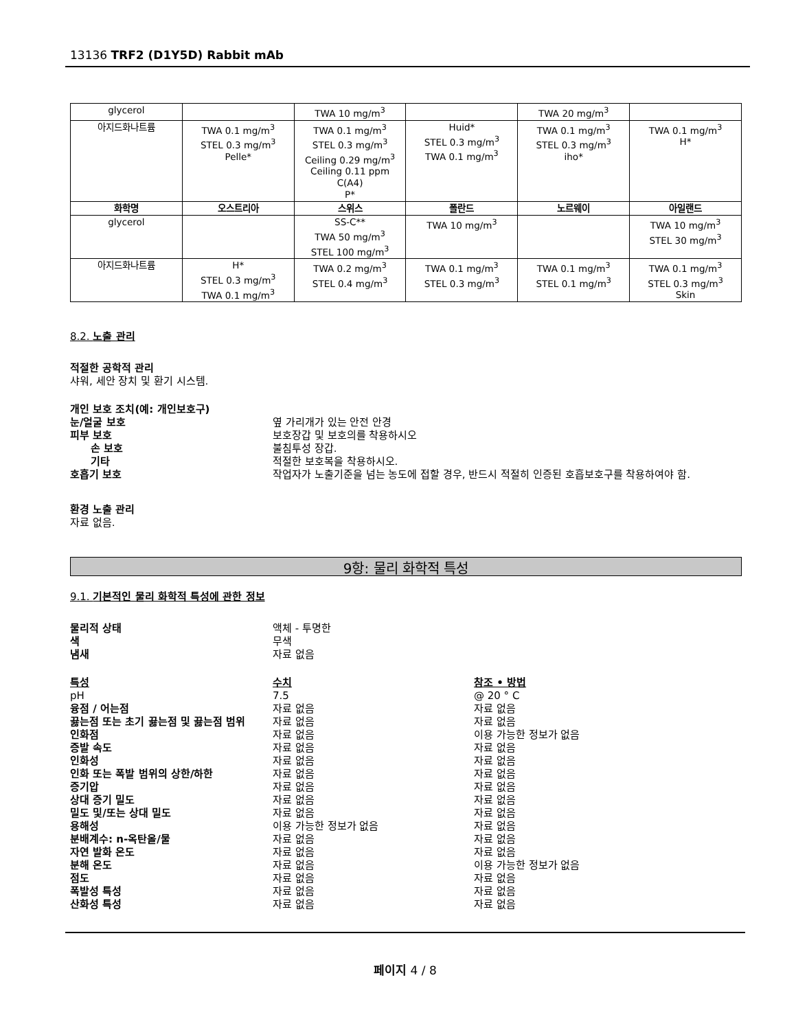13136 TRF2 (D1Y5D) Rabbit mAb
| glycerol | | TWA 10 mg/m<sup>3</sup> | | TWA 20 mg/m<sup>3</sup> | |
| 아지드화나트륨 | TWA 0.1 mg/m<sup>3</sup> STEL 0.3 mg/m<sup>3</sup> Pelle* | TWA 0.1 mg/m<sup>3</sup> STEL 0.3 mg/m<sup>3</sup> Ceiling 0.29 mg/m<sup>3</sup> Ceiling 0.11 ppm C(A4) P* | Huid* STEL 0.3 mg/m<sup>3</sup> TWA 0.1 mg/m<sup>3</sup> | TWA 0.1 mg/m<sup>3</sup> STEL 0.3 mg/m<sup>3</sup> iho* | TWA 0.1 mg/m<sup>3</sup> H* |
| 화학명 | 오스트리아 | 스위스 | 폴란드 | 노르웨이 | 아일랜드 |
| glycerol | | SS-C** TWA 50 mg/m<sup>3</sup> STEL 100 mg/m<sup>3</sup> | TWA 10 mg/m<sup>3</sup> | | TWA 10 mg/m<sup>3</sup> STEL 30 mg/m<sup>3</sup> |
| 아지드화나트륨 | H* STEL 0.3 mg/m<sup>3</sup> TWA 0.1 mg/m<sup>3</sup> | TWA 0.2 mg/m<sup>3</sup> STEL 0.4 mg/m<sup>3</sup> | TWA 0.1 mg/m<sup>3</sup> STEL 0.3 mg/m<sup>3</sup> | TWA 0.1 mg/m<sup>3</sup> STEL 0.1 mg/m<sup>3</sup> | TWA 0.1 mg/m<sup>3</sup> STEL 0.3 mg/m<sup>3</sup> Skin |
8.2. 노출 관리
적절한 공학적 관리
샤워, 세안 장치 및 환기 시스템.
개인 보호 조치(예: 개인보호구)
눈/얼굴 보호 옆 가리개가 있는 안전 안경
피부 보호 보호장갑 및 보호의를 착용하시오
손 보호 불침투성 장갑.
기타 적절한 보호복을 착용하시오.
호흡기 보호 작업자가 노출기준을 넘는 농도에 접할 경우, 반드시 적절히 인증된 호흡보호구를 착용하여야 함.
환경 노출 관리
자료 없음.
9항: 물리 화학적 특성
9.1. 기본적인 물리 화학적 특성에 관한 정보
물리적 상태 액체 - 투명한
색 무색
냄새 자료 없음
특성 수치 참조 • 방법
pH 7.5 @ 20 ° C
융점 / 어는점 자료 없음 자료 없음
끓는점 또는 초기 끓는점 및 끓는점 범위 자료 없음 자료 없음
인화점 자료 없음 이용 가능한 정보가 없음
증발 속도 자료 없음 자료 없음
인화성 자료 없음 자료 없음
인화 또는 폭발 범위의 상한/하한 자료 없음 자료 없음
증기압 자료 없음 자료 없음
상대 증기 밀도 자료 없음 자료 없음
밀도 및/또는 상대 밀도 자료 없음 자료 없음
용해성 이용 가능한 정보가 없음 자료 없음
분배계수: n-옥탄올/물 자료 없음 자료 없음
자연 발화 온도 자료 없음 자료 없음
분해 온도 자료 없음 이용 가능한 정보가 없음
점도 자료 없음 자료 없음
폭발성 특성 자료 없음 자료 없음
산화성 특성 자료 없음 자료 없음
페이지 4 / 8